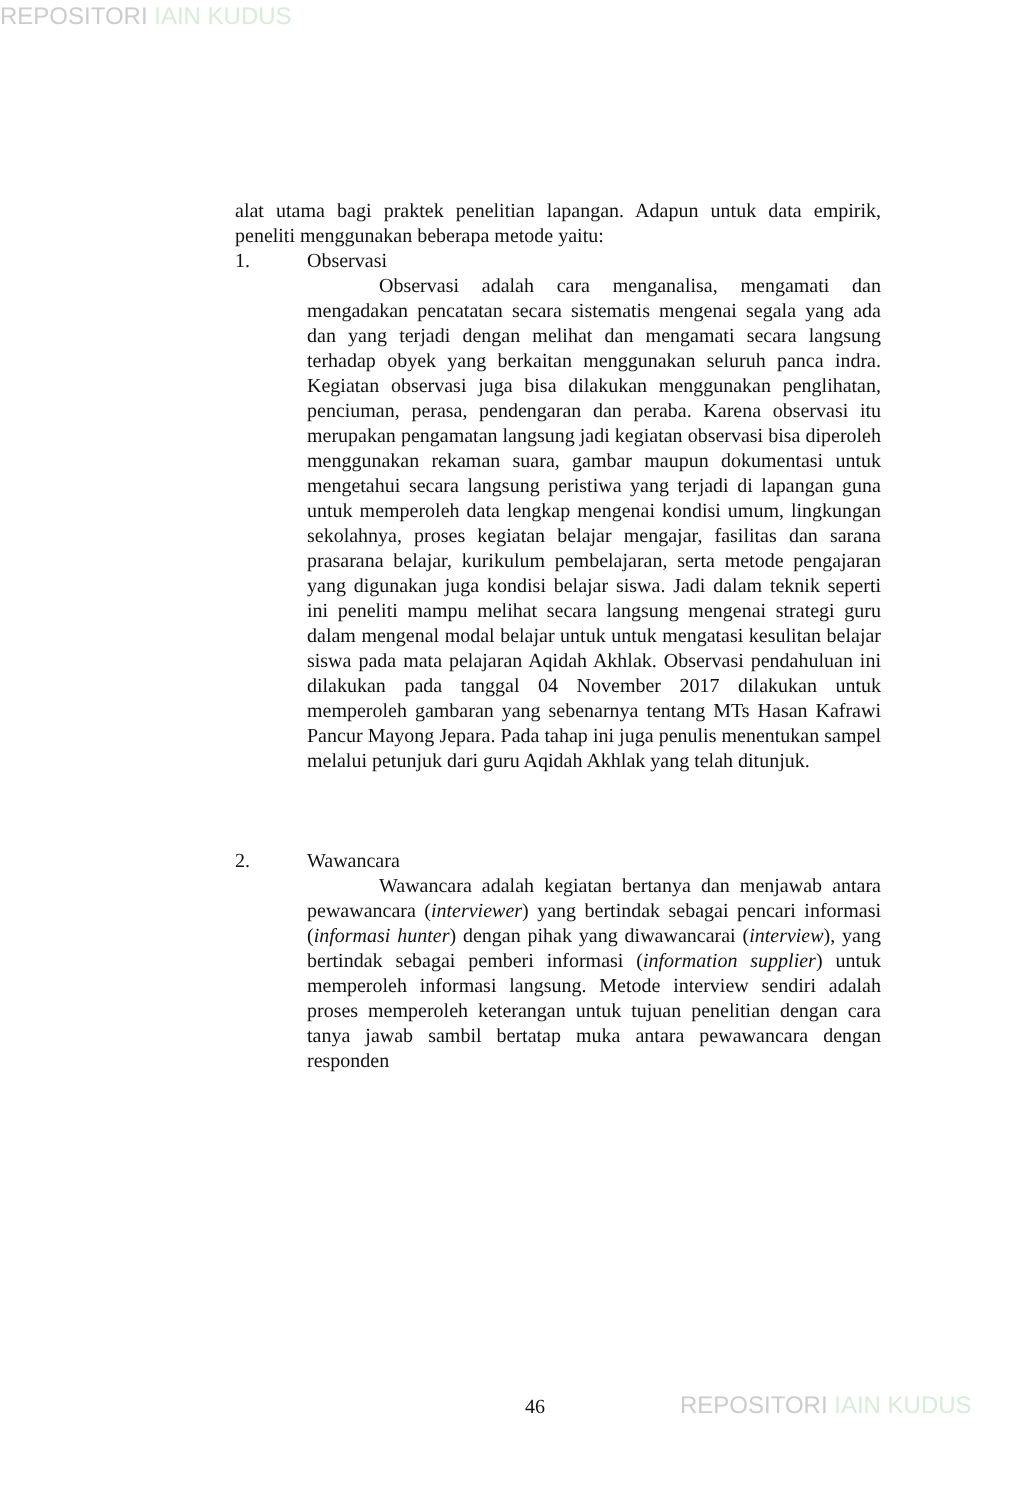REPOSITORI IAIN KUDUS
alat utama bagi praktek penelitian lapangan. Adapun untuk data empirik, peneliti menggunakan beberapa metode yaitu:
1. Observasi
Observasi adalah cara menganalisa, mengamati dan mengadakan pencatatan secara sistematis mengenai segala yang ada dan yang terjadi dengan melihat dan mengamati secara langsung terhadap obyek yang berkaitan menggunakan seluruh panca indra. Kegiatan observasi juga bisa dilakukan menggunakan penglihatan, penciuman, perasa, pendengaran dan peraba. Karena observasi itu merupakan pengamatan langsung jadi kegiatan observasi bisa diperoleh menggunakan rekaman suara, gambar maupun dokumentasi untuk mengetahui secara langsung peristiwa yang terjadi di lapangan guna untuk memperoleh data lengkap mengenai kondisi umum, lingkungan sekolahnya, proses kegiatan belajar mengajar, fasilitas dan sarana prasarana belajar, kurikulum pembelajaran, serta metode pengajaran yang digunakan juga kondisi belajar siswa. Jadi dalam teknik seperti ini peneliti mampu melihat secara langsung mengenai strategi guru dalam mengenal modal belajar untuk untuk mengatasi kesulitan belajar siswa pada mata pelajaran Aqidah Akhlak. Observasi pendahuluan ini dilakukan pada tanggal 04 November 2017 dilakukan untuk memperoleh gambaran yang sebenarnya tentang MTs Hasan Kafrawi Pancur Mayong Jepara. Pada tahap ini juga penulis menentukan sampel melalui petunjuk dari guru Aqidah Akhlak yang telah ditunjuk.
2. Wawancara
Wawancara adalah kegiatan bertanya dan menjawab antara pewawancara (interviewer) yang bertindak sebagai pencari informasi (informasi hunter) dengan pihak yang diwawancarai (interview), yang bertindak sebagai pemberi informasi (information supplier) untuk memperoleh informasi langsung. Metode interview sendiri adalah proses memperoleh keterangan untuk tujuan penelitian dengan cara tanya jawab sambil bertatap muka antara pewawancara dengan responden
46 REPOSITORI IAIN KUDUS